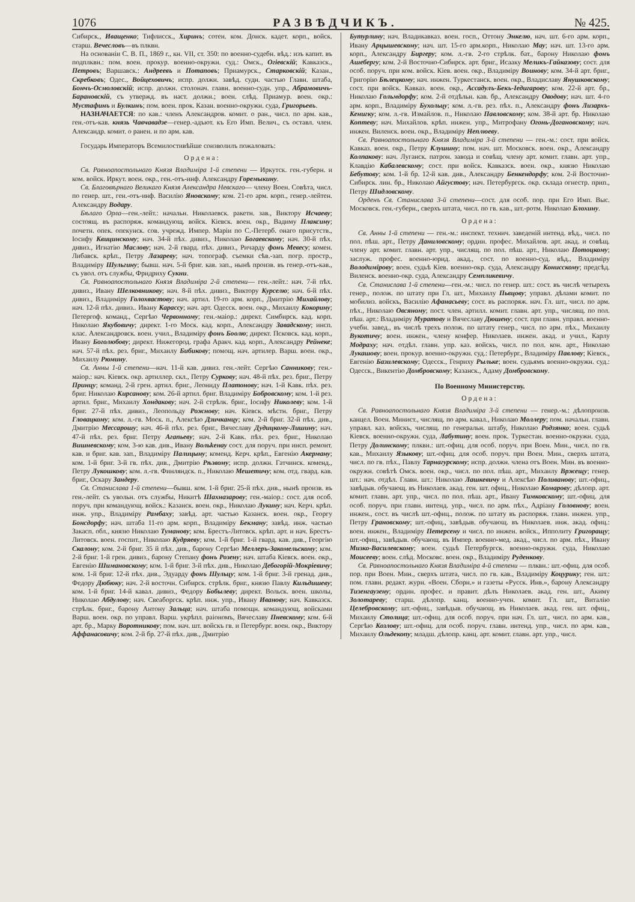1076 РАЗВѢДЧИКЪ. № 425.
Сибирск., Иващенко; Тифлисск., Хиринъ; сотен. ком. Донск. кадет. корп., войск. старш. Вечесловъ—въ плквн.
На основаніи С. В. П., 1869 г., кн. VII, ст. 350: по военно-судебн. вѣд.: изъ капит. въ подплквн.: пом. воен. прокур. военно-окружн. суд.: Омск., Огіевскій; Кавказск., Петровъ; Варшавск.: Андреевъ и Потаповъ; Приамурск., Старковскій; Казан., Скребковъ; Одес., Войцеховичъ; испр. должн. завѣд. судн. частью Главн. штаба, Бончъ-Осмоловскій; испр. должн. столонач. главн. военно-судн. упр., Абрамовичъ-Барановскій, съ утвержд. въ наст. должн.; воен. слѣд. Приамур. воен. окр.: Мустафинъ и Булкинъ; пом. воен. прок. Казан. военно-окружн. суда, Григорьевъ.
НАЗНАЧАЕТСЯ: по кав.: членъ Александров. комит. о ран., числ. по арм. кав., ген.-отъ-кав. князь Чавчавадзе—генер.-адъют. къ Его Имп. Велич., съ оставл. член. Александр. комит. о ранен. и по арм. кав.
Государь Императоръ Всемилостивѣйше соизволилъ пожаловать:
Ордена:
Св. Равноапостольнаго Князя Владиміра 1-й степени — Иркутск. ген.-губерн. и ком. войск. Иркут. воен. окр., ген.-отъ-инф. Александру Горемыкину.
Св. Благовѣрнаго Великаго Князя Александра Невскаго— члену Воен. Совѣта, числ. по генер. шт., ген.-отъ-инф. Василію Яновскому; ком. 21-го арм. корп., генер.-лейтен. Александру Водару.
Бѣлаго Орла—ген.-лейт.: начальн. Николаевск. ракетн. зав., Виктору Исчаеву; состоящ. въ распоряж. командующ. войск. Кіевск. воен. окр., Вадиму Плаксину; почетн. опек. опекунск. сов. учрежд. Импер. Маріи по С.-Петерб. онаго присутств., Іосифу Квицинскому; нач. 34-й пѣх. дивиз., Николаю Богаевскому; нач. 30-й пѣх. дивиз., Игнатію Маслову; нач. 2-й гвард. пѣх. дивиз., Ричарду фонъ Мевесу; комен. Либавск. крѣп., Петру Лазареву; нач. топограф. съемки сѣв.-зап. погр. простр., Владиміру Шульгину; бывш. нач. 5-й бриг. кав. зап., нынѣ произв. въ генер.-отъ-кав., съ увол. отъ службы, Фридриху Сукни.
Св. Равноапостольнаго Князя Владиміра 2-й степени— ген.-лейт.: нач. 7-й пѣх. дивиз., Ивану Шелковникову; нач. 8-й пѣх. дивиз., Виктору Курселю; нач. 6-й пѣх. дивиз., Владиміру Голохвастову; нач. артил. 19-го арм. корп., Дмитрію Михайлову; нач. 12-й пѣх. дивиз.. Ивану Карассу; нач. арт. Одесск. воен. окр., Михаилу Кокорину; Петергоф. команд., Сергѣю Червонному; ген.-маіор.: директ. Симбирск. кад. корп. Николаю Якубовичу; директ. 1-го Моск. кад. корп., Александру Завадскому; инсп. клас. Александровск. воен. учил., Владиміру фонъ Боолю; директ. Псковск. кад. корп., Ивану Боголюбову; директ. Нижегород. графа Аракч. кад. корп., Александру Рейнеке; нач. 57-й пѣх. рез. бриг., Михаилу Бибикову; помощ. нач. артилер. Варш. воен. окр., Михаилу Рюмину.
Св. Анны 1-й степени—нач. 11-й кав. дивиз. ген.-лейт. Сергѣю Санникову; ген.-маіор.: нач. Кіевск. окр. артиллер. скл., Петру Суркову; нач. 48-й пѣх. рез. бриг., Петру Принцу; команд. 2-й грен. артил. бриг., Леониду Платонову; нач. 1-й Кавк. пѣх. рез. бриг. Николаю Кирсанову; ком. 26-й артил. бриг. Владиміру Бобровскому; ком. 1-й рез. артил. бриг., Михаилу Хондакову; нач. 2-й стрѣлк. бриг., Іосифу Николеву; ком. 1-й бриг. 27-й пѣх. дивиз., Леопольду Рожнову; нач. Кіевск. мѣстн. бриг., Петру Гловацкому; ком. л.-гв. Моск. п., Алексѣю Дзичканцу; ком. 2-й бриг. 32-й пѣх. див., Дмитрію Мессарошу; нач. 46-й пѣх. рез. бриг., Вячеславу Дудицкому-Лишину; нач. 47-й пѣх. рез. бриг. Петру Агапьеву; нач. 2-й Кавк. пѣх. рез. бриг., Николаю Вишневскому; ком. 3-ю кав. див., Ивану Вольkенау сост. для поруч. при инсп. ремонт. кав. и бриг. кав. зап., Владиміру Палицыну; комeнд. Керч. крѣп., Евгенію Акерману; ком. 1-й бриг. 3-й гв. пѣх. див., Дмитрію Рѣзвому; испр. должн. Гатчинск. комeнд., Петру Лукошкову; ком. л.-гв. Финляндск. п., Николаю Мешетичу; ком. отд. гвард. кав. бриг., Оскару Зандеру.
Св. Станислава 1-й степени—бывш. ком. 1-й бриг. 25-й пѣх. див., нынѣ произв. въ ген.-лейт. съ увольн. отъ службы, Никитѣ Шахназарову; ген.-маіор.: сост. для особ. поруч. при командующ. войск.: Казанск. воен. окр., Николаю Лукину; нач. Керч. крѣп. инж. упр., Владиміру Рамбаху; завѣд. арт. частью Казанск. воен. окр., Георгу Бонсдорфу; нач. штаба 11-го арм. корп., Владиміру Бекману; завѣд. инж. частью Закасп. обл., князю Николаю Туманову; ком. Брестъ-Литовск. крѣп. арт. и нач. Брестъ-Литовск. воен. госпит., Николаю Кудряеву; ком. 1-й бриг. 1-й гвард. кав. див., Георгію Скалону; ком. 2-й бриг. 35 й пѣх. див., барону Сергѣю Меллеръ-Закомельскому; ком. 2-й бриг. 1-й грен. дивиз., барону Степану фонъ Розену; нач. штаба Кіевск. воен. окр., Евгенію Шимановскому; ком. 1-й бриг. 3-й пѣх. див., Николаю Дебогорій-Мокріевичу; ком. 1-й бриг. 12-й пѣх. див., Эдуарду фонъ Шульцу; ком. 1-й бриг. 3-й гренад. див., Федору Дюбюку; нач. 2-й восточн. Сибирск. стрѣлк. бриг., князю Павлу Кильдишеву; ком. 1-й бриг. 14-й кавал. дивиз., Федору Бобылеву; директ. Вольск. воен. школы, Николаю Абдулову; нач. Свеаборгск. крѣп. инж. упр., Ивану Иванову; нач. Кавказск. стрѣлк. бриг., барону Антону Зальца; нач. штаба помощн. командующ. войсками Варш. воен. окр. по управл. Варш. укрѣпл. раіономъ, Вячеславу Пневскому; ком. 6-й арт. бр., Марку Воротникову; пом. нач. шт. войскъ гв. и Петербург. воен. окр., Виктору Аффанасовичу; ком. 2-й бр. 27-й пѣх. див., Дмитрію
Бутурлину; нач. Владикавказ. воен. госп., Оттону Энкелю, нач. шт. 6-го арм. корп., Ивану Арцышевскому; нач. шт. 15-го арм.корп., Николаю Мау; нач. шт. 13-го арм. корп., Александру Биргеру; ком. л.-гв. 2-го стрѣлк. бат., барону Николаю фонъ Ашебергу; ком. 2-й Восточно-Сибирск. арт. бриг., Исааку Меликъ-Гайказову; сост. для особ. поруч. при ком. войск. Кіев. воен. окр., Владиміру Воинову; ком. 34-й арт. бриг., Григорію Бѣлецкому; нач. инжен. Туркестанск. воен. окр., Владиславу Янушковскому; сост. при войск. Кавказ. воен. окр., Ассадулъ-Бекъ-Іедигарову; ком. 22-й арт. бр., Николаю Гольмдорфу; ком. 2-й отдѣльн. кав. бр., Александру Оводову; нач. шт. 4-го арм. корп., Владиміру Бухольцу; ком. л.-гв. рез. пѣх. п., Александру фонъ Лизархъ-Кенигку; ком. л.-гв. Измайлов. п., Николаю Павловскому; ком. 38-й арт. бр. Николаю Коптеву; нач. Михайлов. крѣп. инжен. упр., Митрофану Огонь-Догановскому; нач. инжен. Виленск. воен. окр., Владиміру Неплюеву.
Св. Равноапостольнаго Князя Владиміра 3-й степени — ген.-м.: сост. при войск. Кавказ. воен. окр., Петру Клушину; пом. нач. шт. Московск. воен. окр., Александру Колпакову: нач. Луганск. патрон. завода и совѣщ. члену арт. комит. главн. арт. упр., Клавдію Кабалевскому; сост. при войск. Кавказск. воен. окр., князю Николаю Бебутову; ком. 1-й бр. 12-й кав. див., Александру Бенкендорфу; ком. 2-й Восточно-Сибирск. лин. бр., Николаю Айгустову; нач. Петербургск. окр. склада огнестр. прип., Петру Шидловскому.
Орденъ Св. Станислава 3-й степени—сост. для особ. пор. при Его Имп. Выс. Московск. ген.-губерн., сверхъ штата, числ. по гв. кав., шт.-ротм. Николаю Блохину.
Ордена:
Св. Анны 1-й степени — ген.-м.: инспект. технич. заведеній интенд. вѣд., числ. по пол. пѣш. арт., Петру Даниловскому; ордин. профес. Михайлов. арт. акад. и совѣщ. члену арт. комит. главн. арт. упр., числящ. по пол. пѣш. арт., Николаю Потоцкому; заслуж. профес. военно-юрид. акад., сост. по военно-суд. вѣд., Владиміру Володимірову; воен. судьѣ Кіев. военно-окр. суда, Александру Конисскому; предсѣд. Виленск. военно-окр. суда, Александру Семпликевичу.
Св. Станислава 1-й степени—ген.-м.: числ. по генер. шт.: сост. въ числѣ четырехъ генер., полож. по штату при Гл. шт., Михаилу Пьвцову; управл. дѣлами комит. по мобилиз. войскъ, Василію Афанасьеву; сост. въ распоряж. нач. Гл. шт., числ. по арм. пѣх., Николаю Овсяному; пост. член. артилл. комит. главн. арт. упр., числящ. по пол. пѣш. арт.: Владиміру Муратову и Вячеславу Дюшену; сост. при главн. управл. военно-учебн. завед., въ числѣ трехъ полож. по штату генер., числ. по арм. пѣх., Михаилу Вукотичу; воен. инжен., члену конфер. Николаев. инжен. акад. и учил., Карлу Модраху; нач. отдѣл. главн. упр. каз. войскъ, числ. по пол. кон. арт., Николаю Лукашову; воен. прокур. военно-окружн. суд.: Петербург., Владиміру Павлову; Кіевск., Евгенію Базилевскому; Одесск., Генриху Рыльке; воен. судьямъ военно-окружн. суд.: Одесск., Викентію Домбровскому; Казанск., Адаму Домбровскому.
По Военному Министерству.
Ордена:
Св. Равноапостольнаго Князя Владиміра 3-й степени — генер.-м.: дѣлопроизв. канцел. Воен. Минист., числящ. по арм. кавал., Николаю Моллеру; пом. начальн. главн. управл. каз. войскъ, числящ. по генеральн. штабу, Николаю Родзянко; воен. судьѣ Кіевск. военно-окружн. суда, Лабутину; воен. прок. Туркестан. военно-окружн. суда, Петру Долинскому; плквн.: шт.-офиц. для особ. поруч. при Воен. Мин., числ. по гв. кав., Михаилу Языкову; шт.-офиц. для особ. поруч. при Воен. Мин., сверхъ штата, числ. по гв. пѣх., Павлу Тарнагурскому; испр. должн. члена отъ Воен. Мин. въ военно-окружн. совѣтѣ Омск. воен. окр., числ. по пол. пѣш. арт., Михаилу Вржещу; генер. шт.: нач. отдѣл. Главн. шт.: Николаю Лашкевичу и Алексѣю Поливанову; шт.-офиц., завѣдыв. обучающ. въ Николаев. акад. ген. шт. офиц., Николаю Комарову; дѣлопр. арт. комит. главн. арт. упр., числ. по пол. пѣш. арт., Ивану Тимковскому; шт.-офиц. для особ. поруч. при главн. интенд. упр., числ. по арм. пѣх., Адріану Головнову; воен. инжен., сост. въ числѣ шт.-офиц., полож. по штату въ распоряж. главн. инжен. упр., Петру Грановскому; шт.-офиц., завѣдыв. обучающ. въ Николаев. инж. акад. офиц.: воен. инжен., Владиміру Петерсену и числ. по инжен. войск., Ипполиту Григоращу; шт.-офиц., завѣдыв. обучающ. въ Импер. военно-мед. акад., числ. по арм. пѣх., Ивану Мизко-Василевскому; воен. судьѣ Петербургск. военно-окружн. суда, Николаю Моисееву; воен. слѣд. Московс. воен. окр., Владиміру Руденкову.
Св. Равноапостольнаго Князя Владиміра 4-й степени — плквн.: шт.-офиц. для особ. пор. при Воен. Мин., сверхъ штата, числ. по гв. кав., Владиміру Коцурику; ген. шт.: пом. главн. редакт. журн. «Воен. Сборн.» и газеты «Русск. Инв.», барону Александру Тизенгаузену; ордин. профес. и правит. дѣлъ Николаев. акад. ген. шт., Акиму Золотареву; старш. дѣлопр. канц. военно-учен. комит. Гл. шт., Виталію Целебровскому; шт.-офиц., завѣдыв. обучающ. въ Николаев. акад. ген. шт. офиц., Михаилу Столица; шт.-офиц. для особ. поруч. при нач. Гл. шт., числ. по арм. кав., Сергѣю Козлову; шт.-офиц. для особ. поруч. главн. интенд. упр., числ. по арм. кав., Михаилу Ольдекопу; младш. дѣлопр. канц. арт. комит. главн. арт. упр., числ.